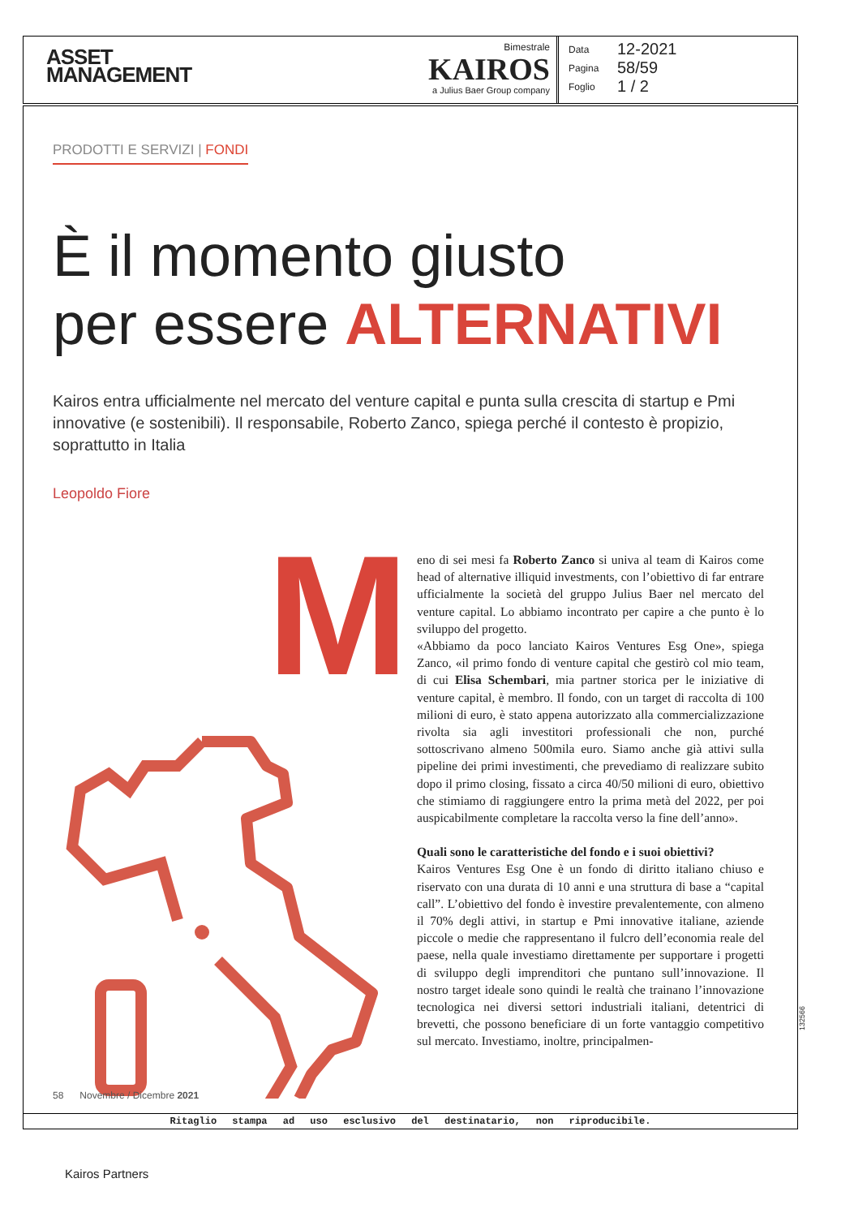ASSET
MANAGEMENT
Bimestrale
KAIROS
a Julius Baer Group company
Data 12-2021
Pagina 58/59
Foglio 1 / 2
PRODOTTI E SERVIZI | FONDI
È il momento giusto
per essere ALTERNATIVI
Kairos entra ufficialmente nel mercato del venture capital e punta sulla crescita di startup e Pmi innovative (e sostenibili). Il responsabile, Roberto Zanco, spiega perché il contesto è propizio, soprattutto in Italia
Leopoldo Fiore
M
eno di sei mesi fa Roberto Zanco si univa al team di Kairos come head of alternative illiquid investments, con l’obiettivo di far entrare ufficialmente la società del gruppo Julius Baer nel mercato del venture capital. Lo abbiamo incontrato per capire a che punto è lo sviluppo del progetto.
«Abbiamo da poco lanciato Kairos Ventures Esg One», spiega Zanco, «il primo fondo di venture capital che gestirò col mio team, di cui Elisa Schembari, mia partner storica per le iniziative di venture capital, è membro. Il fondo, con un target di raccolta di 100 milioni di euro, è stato appena autorizzato alla commercializzazione rivolta sia agli investitori professionali che non, purché sottoscrivano almeno 500mila euro. Siamo anche già attivi sulla pipeline dei primi investimenti, che prevediamo di realizzare subito dopo il primo closing, fissato a circa 40/50 milioni di euro, obiettivo che stimiamo di raggiungere entro la prima metà del 2022, per poi auspicabilmente completare la raccolta verso la fine dell’anno».
Quali sono le caratteristiche del fondo e i suoi obiettivi?
Kairos Ventures Esg One è un fondo di diritto italiano chiuso e riservato con una durata di 10 anni e una struttura di base a “capital call”. L’obiettivo del fondo è investire prevalentemente, con almeno il 70% degli attivi, in startup e Pmi innovative italiane, aziende piccole o medie che rappresentano il fulcro dell’economia reale del paese, nella quale investiamo direttamente per supportare i progetti di sviluppo degli imprenditori che puntano sull’innovazione. Il nostro target ideale sono quindi le realtà che trainano l’innovazione tecnologica nei diversi settori industriali italiani, detentrici di brevetti, che possono beneficiare di un forte vantaggio competitivo sul mercato. Investiamo, inoltre, principalmen-
58 Novembre / Dicembre 2021
Ritaglio stampa ad uso esclusivo del destinatario, non riproducibile.
132566
Kairos Partners